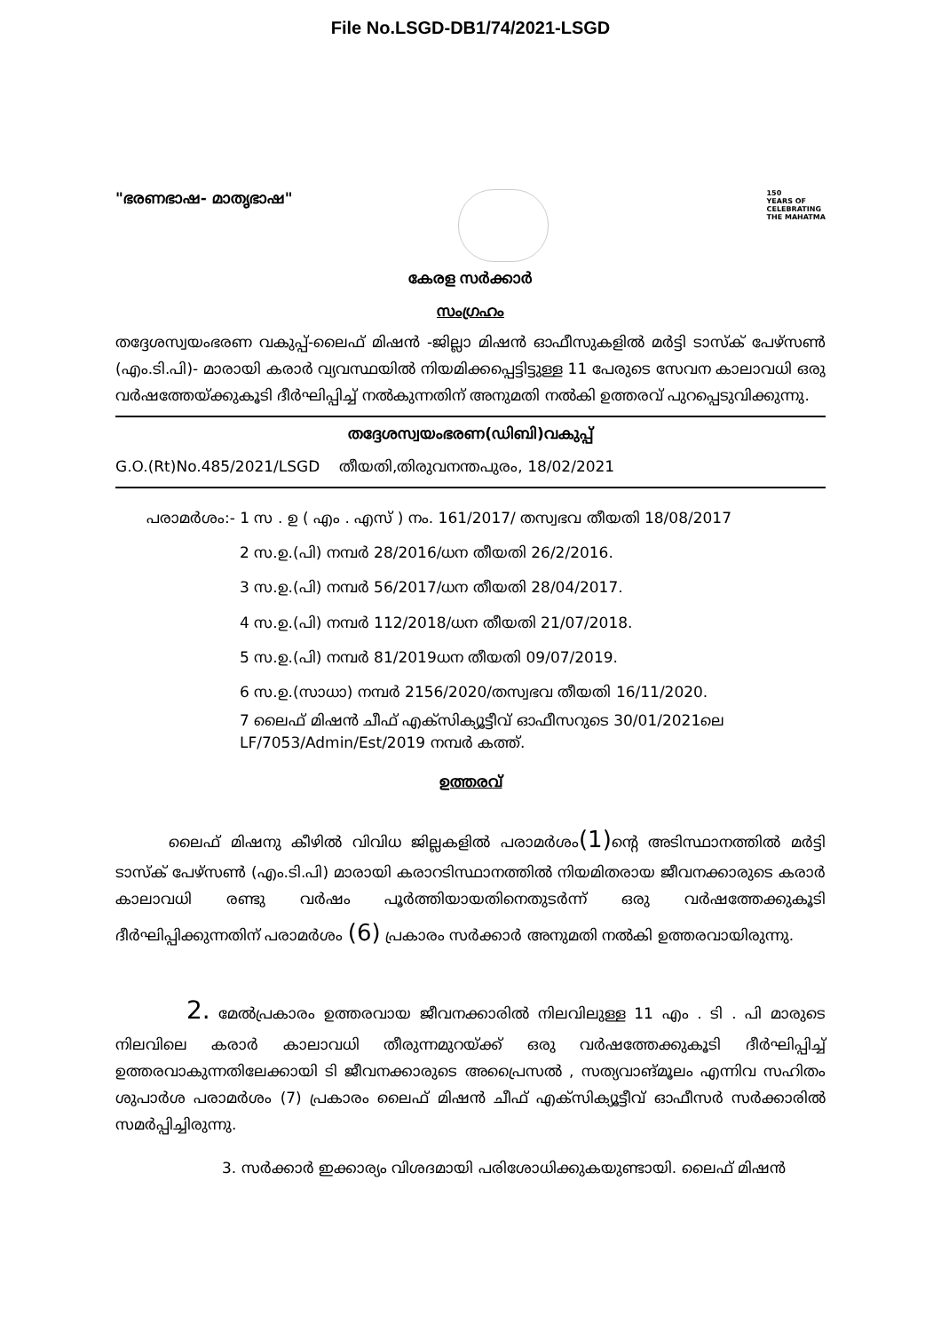File No.LSGD-DB1/74/2021-LSGD
"ഭരണഭാഷ- മാതൃഭാഷ"
150
YEARS OF
CELEBRATING
THE MAHATMA
കേരള സർക്കാർ
സംഗ്രഹം
തദ്ദേശസ്വയംഭരണ വകുപ്പ്-ലൈഫ് മിഷൻ -ജില്ലാ മിഷൻ ഓഫീസുകളിൽ മർട്ടി ടാസ്ക് പേഴ്സൺ (എം.ടി.പി)- മാരായി കരാർ വ്യവസ്ഥയിൽ നിയമിക്കപ്പെട്ടിട്ടുള്ള 11 പേരുടെ സേവന കാലാവധി ഒരു വർഷത്തേയ്ക്കുകൂടി ദീർഘിപ്പിച്ച് നൽകുന്നതിന് അനുമതി നൽകി ഉത്തരവ് പുറപ്പെടുവിക്കുന്നു.
തദ്ദേശസ്വയംഭരണ(ഡിബി)വകുപ്പ്
G.O.(Rt)No.485/2021/LSGD തീയതി,തിരുവനന്തപുരം, 18/02/2021
പരാമർശം:- 1 സ . ഉ ( എം . എസ് ) നം. 161/2017/ തസ്വഭവ തീയതി 18/08/2017
2 സ.ഉ.(പി) നമ്പർ 28/2016/ധന തീയതി 26/2/2016.
3 സ.ഉ.(പി) നമ്പർ 56/2017/ധന തീയതി 28/04/2017.
4 സ.ഉ.(പി) നമ്പർ 112/2018/ധന തീയതി 21/07/2018.
5 സ.ഉ.(പി) നമ്പർ 81/2019ധന തീയതി 09/07/2019.
6 സ.ഉ.(സാധാ) നമ്പർ 2156/2020/തസ്വഭവ തീയതി 16/11/2020.
7 ലൈഫ് മിഷൻ ചീഫ് എക്സിക്യൂട്ടീവ് ഓഫീസറുടെ 30/01/2021ലെ LF/7053/Admin/Est/2019 നമ്പർ കത്ത്.
ഉത്തരവ്
ലൈഫ് മിഷനു കീഴിൽ വിവിധ ജില്ലകളിൽ പരാമർശം(1) ന്റെ അടിസ്ഥാനത്തിൽ മർട്ടി ടാസ്ക് പേഴ്സൺ (എം.ടി.പി) മാരായി കരാറടിസ്ഥാനത്തിൽ നിയമിതരായ ജീവനക്കാരുടെ കരാർ കാലാവധി രണ്ടു വർഷം പൂർത്തിയായതിനെതുടർന്ന് ഒരു വർഷത്തേക്കുകൂടി ദീർഘിപ്പിക്കുന്നതിന് പരാമർശം (6) പ്രകാരം സർക്കാർ അനുമതി നൽകി ഉത്തരവായിരുന്നു.
2. മേൽപ്രകാരം ഉത്തരവായ ജീവനക്കാരിൽ നിലവിലുള്ള 11 എം . ടി . പി മാരുടെ നിലവിലെ കരാർ കാലാവധി തീരുന്നമുറയ്ക്ക് ഒരു വർഷത്തേക്കുകൂടി ദീർഘിപ്പിച്ച് ഉത്തരവാകുന്നതിലേക്കായി ടി ജീവനക്കാരുടെ അപ്രൈസൽ , സത്യവാങ്മൂലം എന്നിവ സഹിതം ശുപാർശ പരാമർശം (7) പ്രകാരം ലൈഫ് മിഷൻ ചീഫ് എക്സിക്യൂട്ടീവ് ഓഫീസർ സർക്കാരിൽ സമർപ്പിച്ചിരുന്നു.
3. സർക്കാർ ഇക്കാര്യം വിശദമായി പരിശോധിക്കുകയുണ്ടായി. ലൈഫ് മിഷൻ